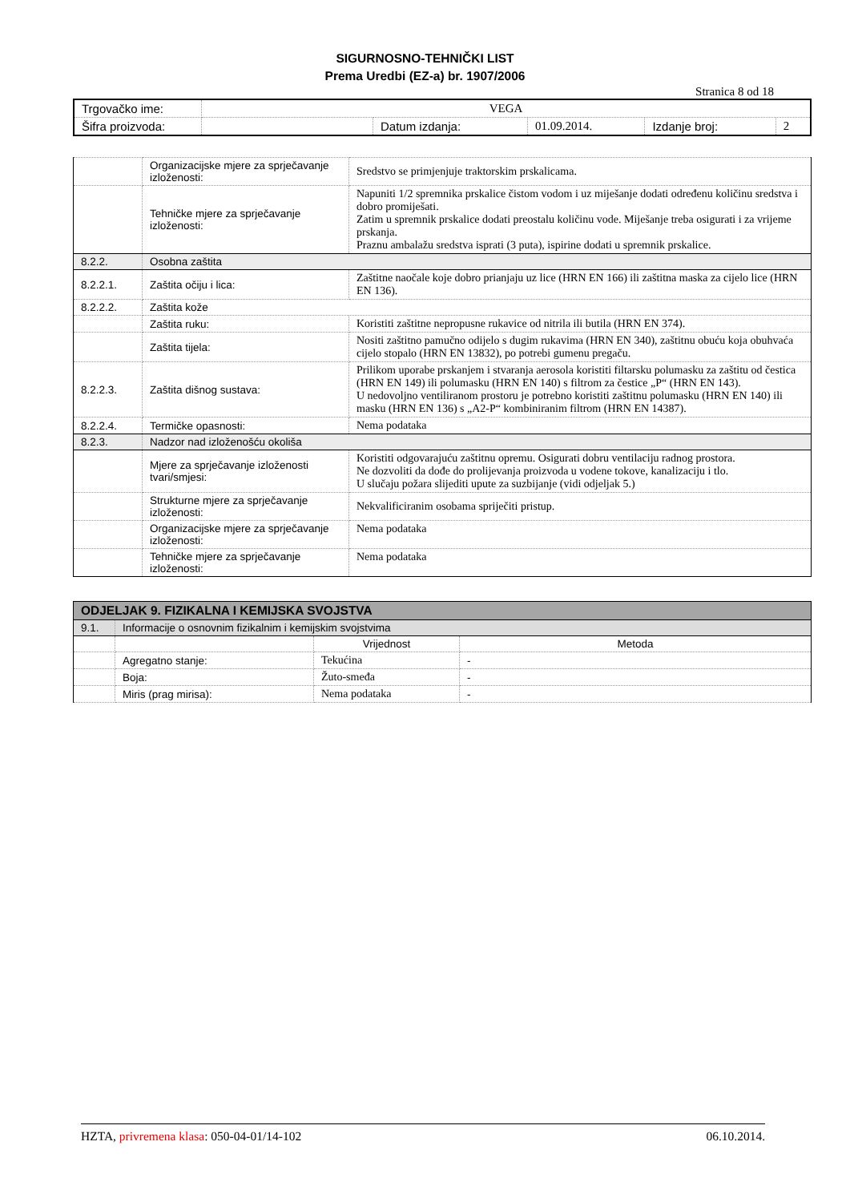SIGURNOSNO-TEHNIČKI LIST
Prema Uredbi (EZ-a) br. 1907/2006
Stranica 8 od 18
| Trgovačko ime: | VEGA | | | | |
| Šifra proizvoda: | | Datum izdanja: | 01.09.2014. | Izdanje broj: | 2 |
| | Organizacijske mjere za sprječavanje izloženosti: | Sredstvo se primjenjuje traktorskim prskalicama. |
| | Tehničke mjere za sprječavanje izloženosti: | Napuniti 1/2 spremnika prskalice čistom vodom i uz miješanje dodati određenu količinu sredstva i dobro promiješati. Zatim u spremnik prskalice dodati preostalu količinu vode. Miješanje treba osigurati i za vrijeme prskanja. Praznu ambalažu sredstva isprati (3 puta), ispirine dodati u spremnik prskalice. |
| 8.2.2. | Osobna zaštita | |
| 8.2.2.1. | Zaštita očiju i lica: | Zaštitne naočale koje dobro prianjaju uz lice (HRN EN 166) ili zaštitna maska za cijelo lice (HRN EN 136). |
| 8.2.2.2. | Zaštita kože | |
| | Zaštita ruku: | Koristiti zaštitne nepropusne rukavice od nitrila ili butila (HRN EN 374). |
| | Zaštita tijela: | Nositi zaštitno pamučno odijelo s dugim rukavima (HRN EN 340), zaštitnu obuću koja obuhvaća cijelo stopalo (HRN EN 13832), po potrebi gumenu pregaču. |
| 8.2.2.3. | Zaštita dišnog sustava: | Prilikom uporabe prskanjem i stvaranja aerosola koristiti filtarsku polumasku za zaštitu od čestica (HRN EN 149) ili polumasku (HRN EN 140) s filtrom za čestice „P“ (HRN EN 143). U nedovoljno ventiliranom prostoru je potrebno koristiti zaštitnu polumasku (HRN EN 140) ili masku (HRN EN 136) s „A2-P“ kombiniranim filtrom (HRN EN 14387). |
| 8.2.2.4. | Termičke opasnosti: | Nema podataka |
| 8.2.3. | Nadzor nad izloženošću okoliša | |
| | Mjere za sprječavanje izloženosti tvari/smjesi: | Koristiti odgovarajuću zaštitnu opremu. Osigurati dobru ventilaciju radnog prostora. Ne dozvoliti da dođe do prolijevanja proizvoda u vodene tokove, kanalizaciju i tlo. U slučaju požara slijediti upute za suzbijanje (vidi odjeljak 5.) |
| | Strukturne mjere za sprječavanje izloženosti: | Nekvalificiranim osobama spriječiti pristup. |
| | Organizacijske mjere za sprječavanje izloženosti: | Nema podataka |
| | Tehničke mjere za sprječavanje izloženosti: | Nema podataka |
| ODJELJAK 9. FIZIKALNA I KEMIJSKA SVOJSTVA | | | |
| 9.1. | Informacije o osnovnim fizikalnim i kemijskim svojstvima | | |
| | | Vrijednost | Metoda |
| | Agregatno stanje: | Tekućina | - |
| | Boja: | Žuto-smeđa | - |
| | Miris (prag mirisa): | Nema podataka | - |
HZTA, privremena klasa: 050-04-01/14-102 06.10.2014.